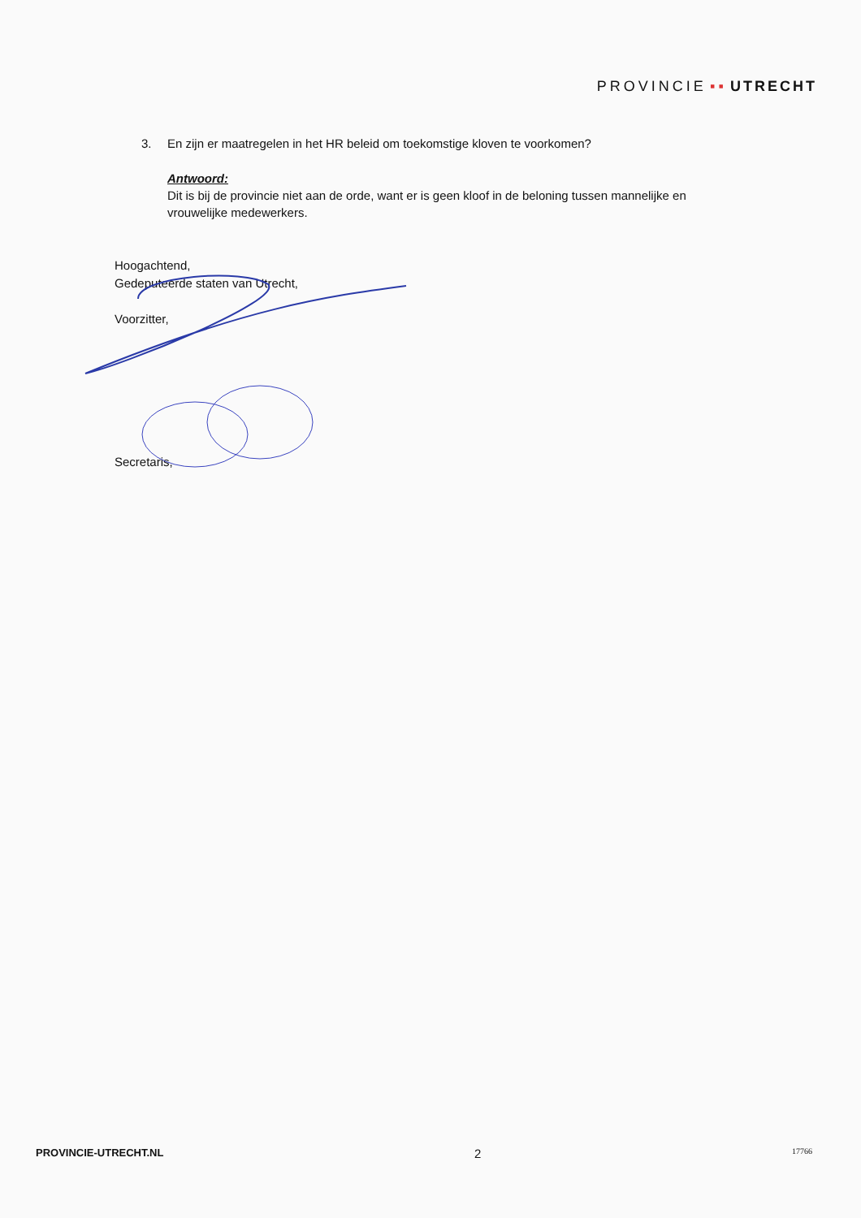PROVINCIE ▪▪ UTRECHT
3. En zijn er maatregelen in het HR beleid om toekomstige kloven te voorkomen?
Antwoord:
Dit is bij de provincie niet aan de orde, want er is geen kloof in de beloning tussen mannelijke en vrouwelijke medewerkers.
Hoogachtend,
Gedeputeerde staten van Utrecht,
Voorzitter,
Secretaris,
PROVINCIE-UTRECHT.NL 2 17766